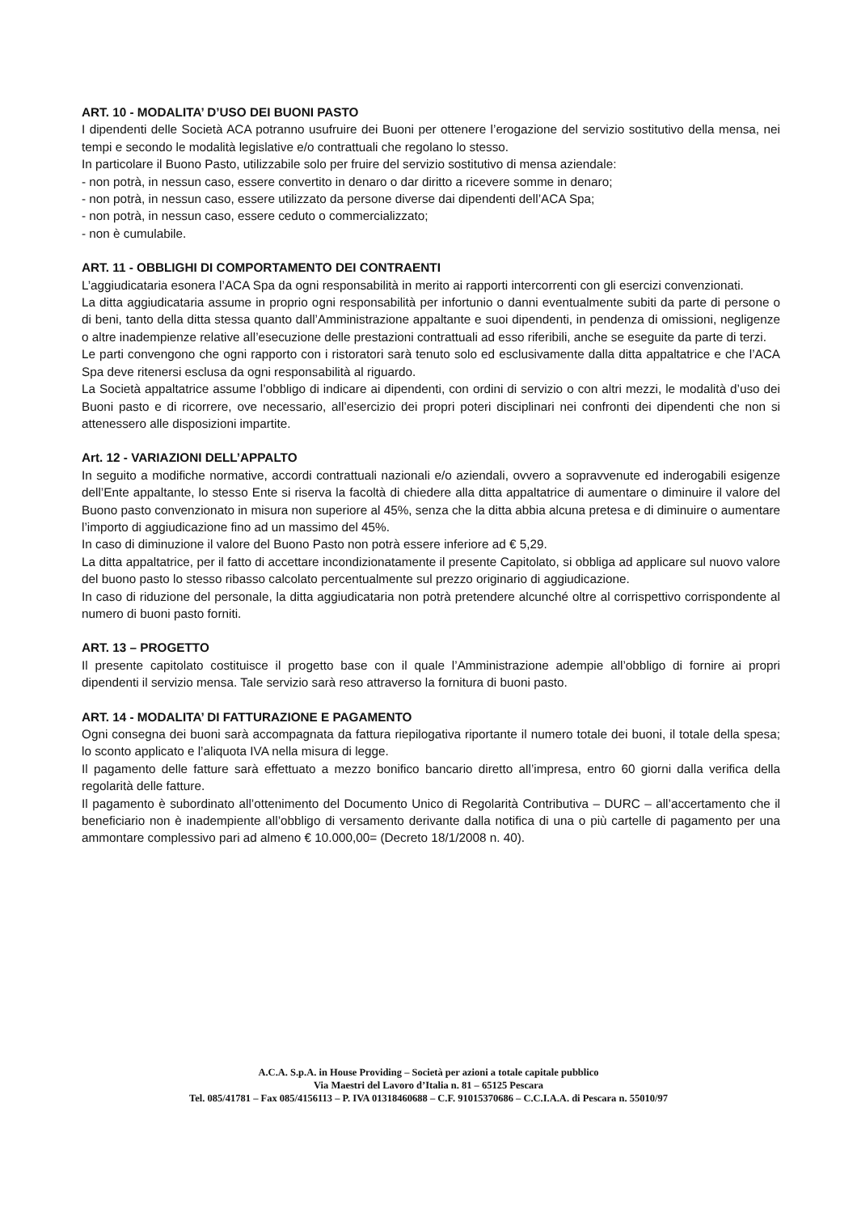ART. 10 - MODALITA’ D’USO DEI BUONI PASTO
I dipendenti delle Società ACA potranno usufruire dei Buoni per ottenere l’erogazione del servizio sostitutivo della mensa, nei tempi e secondo le modalità legislative e/o contrattuali che regolano lo stesso.
In particolare il Buono Pasto, utilizzabile solo per fruire del servizio sostitutivo di mensa aziendale:
- non potrà, in nessun caso, essere convertito in denaro o dar diritto a ricevere somme in denaro;
- non potrà, in nessun caso, essere utilizzato da persone diverse dai dipendenti dell’ACA Spa;
- non potrà, in nessun caso, essere ceduto o commercializzato;
- non è cumulabile.
ART. 11 - OBBLIGHI DI COMPORTAMENTO DEI CONTRAENTI
L’aggiudicataria esonera l’ACA Spa da ogni responsabilità in merito ai rapporti intercorrenti con gli esercizi convenzionati.
La ditta aggiudicataria assume in proprio ogni responsabilità per infortunio o danni eventualmente subiti da parte di persone o di beni, tanto della ditta stessa quanto dall’Amministrazione appaltante e suoi dipendenti, in pendenza di omissioni, negligenze o altre inadempienze relative all’esecuzione delle prestazioni contrattuali ad esso riferibili, anche se eseguite da parte di terzi.
Le parti convengono che ogni rapporto con i ristoratori sarà tenuto solo ed esclusivamente dalla ditta appaltatrice e che l’ACA Spa deve ritenersi esclusa da ogni responsabilità al riguardo.
La Società appaltatrice assume l’obbligo di indicare ai dipendenti, con ordini di servizio o con altri mezzi, le modalità d’uso dei Buoni pasto e di ricorrere, ove necessario, all’esercizio dei propri poteri disciplinari nei confronti dei dipendenti che non si attenessero alle disposizioni impartite.
Art. 12 - VARIAZIONI DELL’APPALTO
In seguito a modifiche normative, accordi contrattuali nazionali e/o aziendali, ovvero a sopravvenute ed inderogabili esigenze dell’Ente appaltante, lo stesso Ente si riserva la facoltà di chiedere alla ditta appaltatrice di aumentare o diminuire il valore del Buono pasto convenzionato in misura non superiore al 45%, senza che la ditta abbia alcuna pretesa e di diminuire o aumentare l’importo di aggiudicazione fino ad un massimo del 45%.
In caso di diminuzione il valore del Buono Pasto non potrà essere inferiore ad € 5,29.
La ditta appaltatrice, per il fatto di accettare incondizionatamente il presente Capitolato, si obbliga ad applicare sul nuovo valore del buono pasto lo stesso ribasso calcolato percentualmente sul prezzo originario di aggiudicazione.
In caso di riduzione del personale, la ditta aggiudicataria non potrà pretendere alcunché oltre al corrispettivo corrispondente al numero di buoni pasto forniti.
ART. 13 – PROGETTO
Il presente capitolato costituisce il progetto base con il quale l’Amministrazione adempie all’obbligo di fornire ai propri dipendenti il servizio mensa. Tale servizio sarà reso attraverso la fornitura di buoni pasto.
ART. 14 - MODALITA’ DI FATTURAZIONE E PAGAMENTO
Ogni consegna dei buoni sarà accompagnata da fattura riepilogativa riportante il numero totale dei buoni, il totale della spesa; lo sconto applicato e l’aliquota IVA nella misura di legge.
Il pagamento delle fatture sarà effettuato a mezzo bonifico bancario diretto all’impresa, entro 60 giorni dalla verifica della regolarità delle fatture.
Il pagamento è subordinato all’ottenimento del Documento Unico di Regolarità Contributiva – DURC – all’accertamento che il beneficiario non è inadempiente all’obbligo di versamento derivante dalla notifica di una o più cartelle di pagamento per una ammontare complessivo pari ad almeno € 10.000,00= (Decreto 18/1/2008 n. 40).
A.C.A. S.p.A. in House Providing – Società per azioni a totale capitale pubblico
Via Maestri del Lavoro d’Italia n. 81 – 65125 Pescara
Tel. 085/41781 – Fax 085/4156113 – P. IVA 01318460688 – C.F. 91015370686 – C.C.I.A.A. di Pescara n. 55010/97